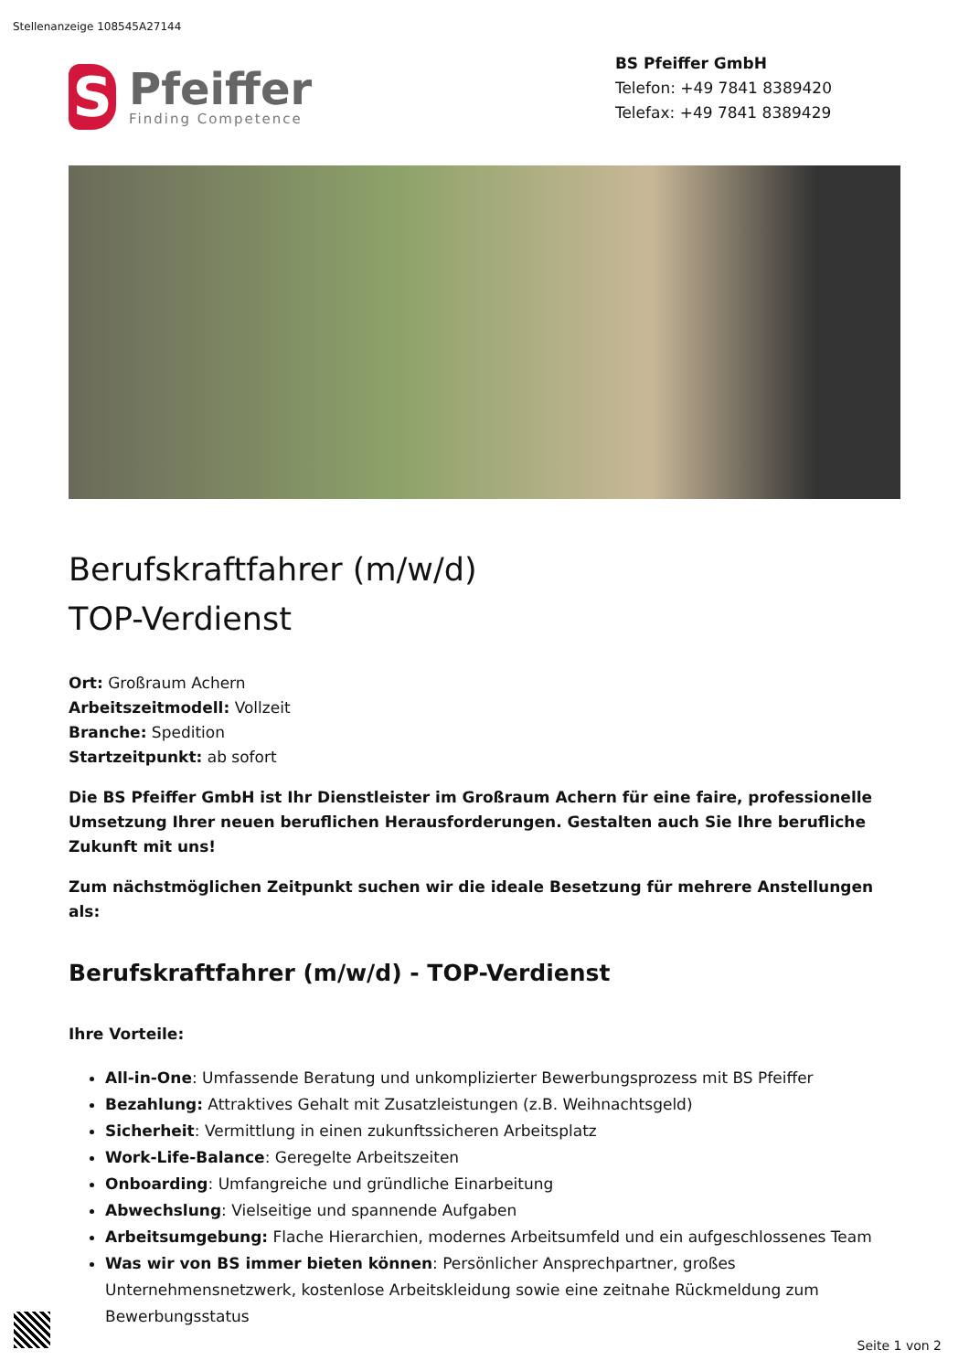Stellenanzeige 108545A27144
S
Pfeiffer
Finding Competence
BS Pfeiffer GmbH
Telefon: +49 7841 8389420
Telefax: +49 7841 8389429
Berufskraftfahrer (m/w/d)
TOP-Verdienst
Ort: Großraum Achern
Arbeitszeitmodell: Vollzeit
Branche: Spedition
Startzeitpunkt: ab sofort
Die BS Pfeiffer GmbH ist Ihr Dienstleister im Großraum Achern für eine faire, professionelle Umsetzung Ihrer neuen beruflichen Herausforderungen. Gestalten auch Sie Ihre berufliche Zukunft mit uns!
Zum nächstmöglichen Zeitpunkt suchen wir die ideale Besetzung für mehrere Anstellungen als:
Berufskraftfahrer (m/w/d) - TOP-Verdienst
Ihre Vorteile:
All-in-One: Umfassende Beratung und unkomplizierter Bewerbungsprozess mit BS Pfeiffer
Bezahlung: Attraktives Gehalt mit Zusatzleistungen (z.B. Weihnachtsgeld)
Sicherheit: Vermittlung in einen zukunftssicheren Arbeitsplatz
Work-Life-Balance: Geregelte Arbeitszeiten
Onboarding: Umfangreiche und gründliche Einarbeitung
Abwechslung: Vielseitige und spannende Aufgaben
Arbeitsumgebung: Flache Hierarchien, modernes Arbeitsumfeld und ein aufgeschlossenes Team
Was wir von BS immer bieten können: Persönlicher Ansprechpartner, großes Unternehmensnetzwerk, kostenlose Arbeitskleidung sowie eine zeitnahe Rückmeldung zum Bewerbungsstatus
Seite 1 von 2